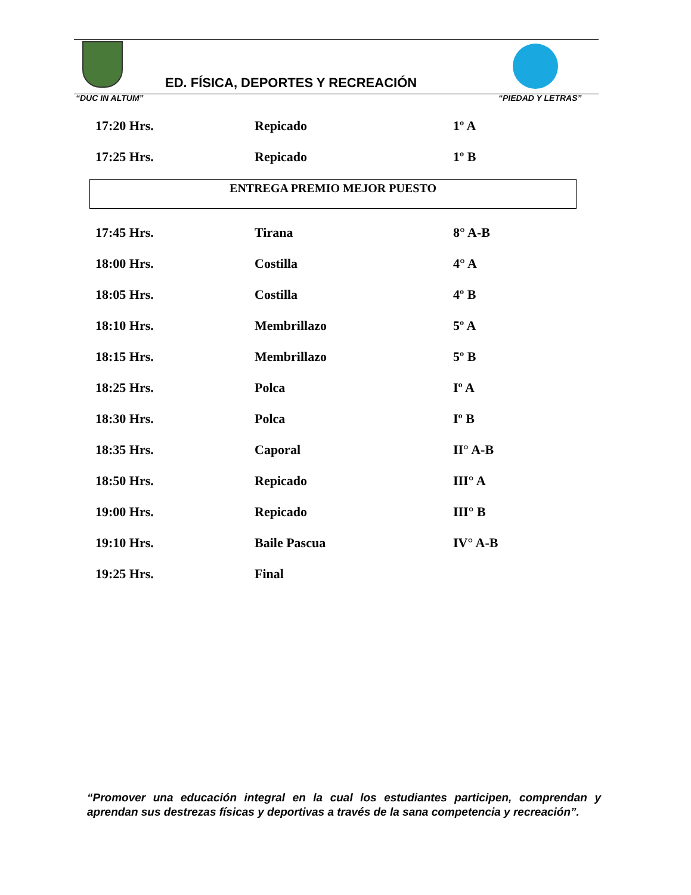ED. FÍSICA, DEPORTES Y RECREACIÓN
“DUC IN ALTUM” “PIEDAD Y LETRAS”
17:20 Hrs. Repicado 1º A
17:25 Hrs. Repicado 1º B
ENTREGA PREMIO MEJOR PUESTO
17:45 Hrs. Tirana 8° A-B
18:00 Hrs. Costilla 4° A
18:05 Hrs. Costilla 4º B
18:10 Hrs. Membrillazo 5º A
18:15 Hrs. Membrillazo 5º B
18:25 Hrs. Polca Iº A
18:30 Hrs. Polca Iº B
18:35 Hrs. Caporal II° A-B
18:50 Hrs. Repicado III° A
19:00 Hrs. Repicado III° B
19:10 Hrs. Baile Pascua IV° A-B
19:25 Hrs. Final
“Promover una educación integral en la cual los estudiantes participen, comprendan y aprendan sus destrezas físicas y deportivas a través de la sana competencia y recreación”.